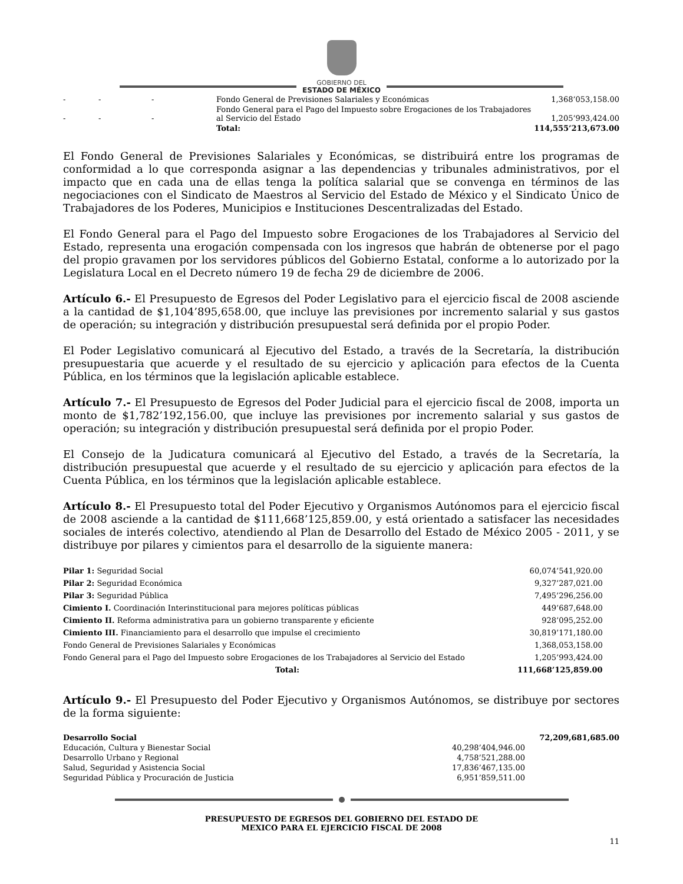GOBIERNO DEL
ESTADO DE MÉXICO
| - | - | - | Fondo General de Previsiones Salariales y Económicas | 1,368’053,158.00 |
| - | - | - | Fondo General para el Pago del Impuesto sobre Erogaciones de los Trabajadores al Servicio del Estado | 1,205’993,424.00 |
| | | | Total: | 114,555’213,673.00 |
El Fondo General de Previsiones Salariales y Económicas, se distribuirá entre los programas de conformidad a lo que corresponda asignar a las dependencias y tribunales administrativos, por el impacto que en cada una de ellas tenga la política salarial que se convenga en términos de las negociaciones con el Sindicato de Maestros al Servicio del Estado de México y el Sindicato Único de Trabajadores de los Poderes, Municipios e Instituciones Descentralizadas del Estado.
El Fondo General para el Pago del Impuesto sobre Erogaciones de los Trabajadores al Servicio del Estado, representa una erogación compensada con los ingresos que habrán de obtenerse por el pago del propio gravamen por los servidores públicos del Gobierno Estatal, conforme a lo autorizado por la Legislatura Local en el Decreto número 19 de fecha 29 de diciembre de 2006.
Artículo 6.- El Presupuesto de Egresos del Poder Legislativo para el ejercicio fiscal de 2008 asciende a la cantidad de $1,104’895,658.00, que incluye las previsiones por incremento salarial y sus gastos de operación; su integración y distribución presupuestal será definida por el propio Poder.
El Poder Legislativo comunicará al Ejecutivo del Estado, a través de la Secretaría, la distribución presupuestaria que acuerde y el resultado de su ejercicio y aplicación para efectos de la Cuenta Pública, en los términos que la legislación aplicable establece.
Artículo 7.- El Presupuesto de Egresos del Poder Judicial para el ejercicio fiscal de 2008, importa un monto de $1,782’192,156.00, que incluye las previsiones por incremento salarial y sus gastos de operación; su integración y distribución presupuestal será definida por el propio Poder.
El Consejo de la Judicatura comunicará al Ejecutivo del Estado, a través de la Secretaría, la distribución presupuestal que acuerde y el resultado de su ejercicio y aplicación para efectos de la Cuenta Pública, en los términos que la legislación aplicable establece.
Artículo 8.- El Presupuesto total del Poder Ejecutivo y Organismos Autónomos para el ejercicio fiscal de 2008 asciende a la cantidad de $111,668’125,859.00, y está orientado a satisfacer las necesidades sociales de interés colectivo, atendiendo al Plan de Desarrollo del Estado de México 2005 - 2011, y se distribuye por pilares y cimientos para el desarrollo de la siguiente manera:
| Pilar 1: Seguridad Social | 60,074’541,920.00 |
| Pilar 2: Seguridad Económica | 9,327’287,021.00 |
| Pilar 3: Seguridad Pública | 7,495’296,256.00 |
| Cimiento I. Coordinación Interinstitucional para mejores políticas públicas | 449’687,648.00 |
| Cimiento II. Reforma administrativa para un gobierno transparente y eficiente | 928’095,252.00 |
| Cimiento III. Financiamiento para el desarrollo que impulse el crecimiento | 30,819’171,180.00 |
| Fondo General de Previsiones Salariales y Económicas | 1,368,053,158.00 |
| Fondo General para el Pago del Impuesto sobre Erogaciones de los Trabajadores al Servicio del Estado | 1,205’993,424.00 |
| Total: | 111,668’125,859.00 |
Artículo 9.- El Presupuesto del Poder Ejecutivo y Organismos Autónomos, se distribuye por sectores de la forma siguiente:
| Desarrollo Social | | 72,209,681,685.00 |
| Educación, Cultura y Bienestar Social | 40,298’404,946.00 | |
| Desarrollo Urbano y Regional | 4,758’521,288.00 | |
| Salud, Seguridad y Asistencia Social | 17,836’467,135.00 | |
| Seguridad Pública y Procuración de Justicia | 6,951’859,511.00 | |
PRESUPUESTO DE EGRESOS DEL GOBIERNO DEL ESTADO DE
MEXICO PARA EL EJERCICIO FISCAL DE 2008
11